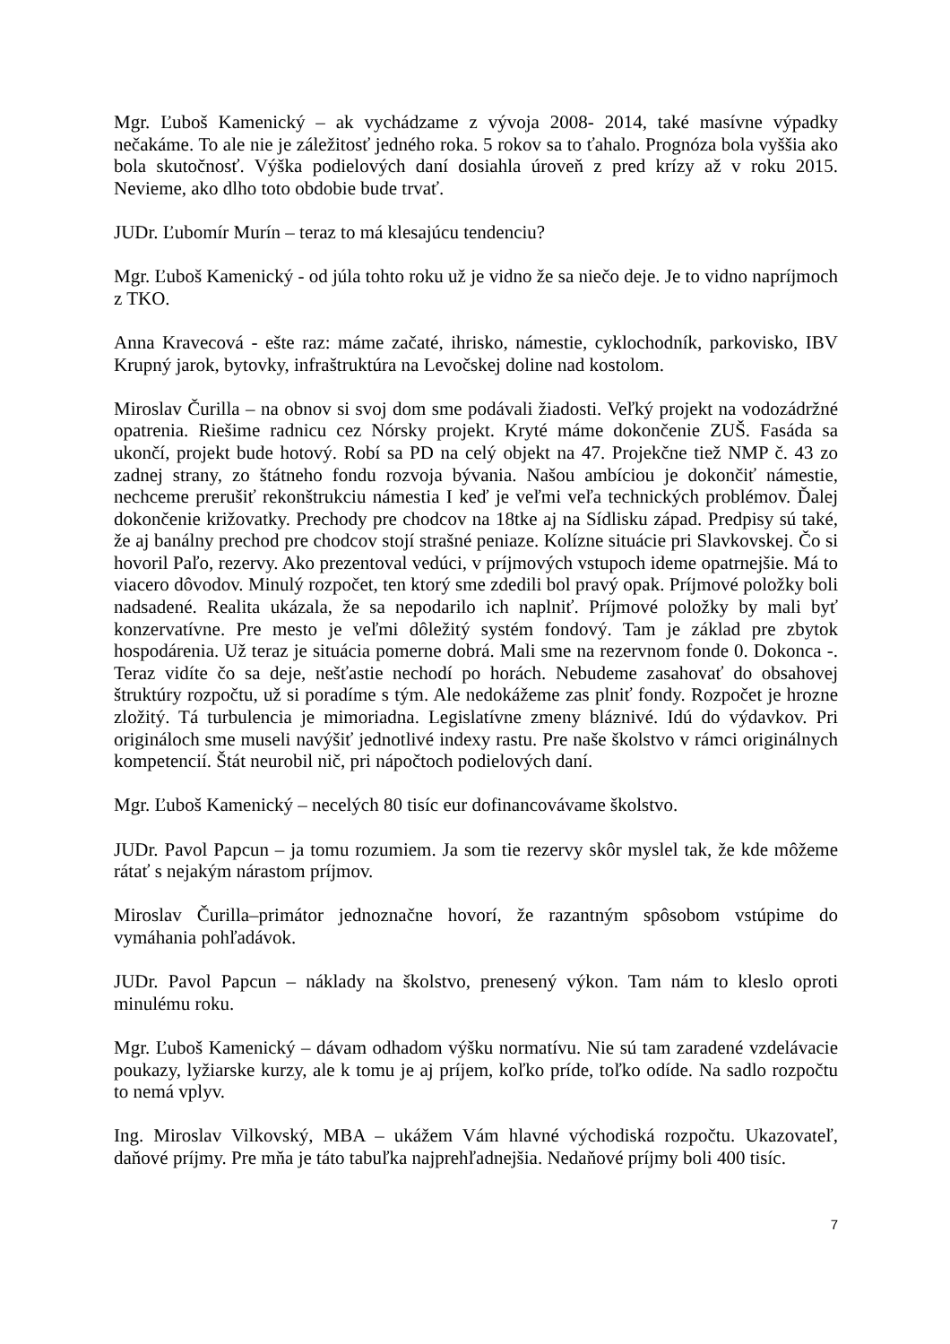Mgr. Ľuboš Kamenický – ak vychádzame z vývoja 2008- 2014, také masívne výpadky nečakáme. To ale nie je záležitosť jedného roka. 5 rokov sa to ťahalo. Prognóza bola vyššia ako bola skutočnosť. Výška podielových daní dosiahla úroveň z pred krízy až v roku 2015. Nevieme, ako dlho toto obdobie bude trvať.
JUDr. Ľubomír Murín – teraz to má klesajúcu tendenciu?
Mgr. Ľuboš Kamenický - od júla tohto roku už je vidno že sa niečo deje. Je to vidno napríjmoch z TKO.
Anna Kravecová - ešte raz: máme začaté, ihrisko, námestie, cyklochodník, parkovisko, IBV Krupný jarok, bytovky, infraštruktúra na Levočskej doline nad kostolom.
Miroslav Čurilla – na obnov si svoj dom sme podávali žiadosti. Veľký projekt na vodozádržné opatrenia. Riešime radnicu cez Nórsky projekt. Kryté máme dokončenie ZUŠ. Fasáda sa ukončí, projekt bude hotový. Robí sa PD na celý objekt na 47. Projekčne tiež NMP č. 43 zo zadnej strany, zo štátneho fondu rozvoja bývania. Našou ambíciou je dokončiť námestie, nechceme prerušiť rekonštrukciu námestia I keď je veľmi veľa technických problémov. Ďalej dokončenie križovatky. Prechody pre chodcov na 18tke aj na Sídlisku západ. Predpisy sú také, že aj banálny prechod pre chodcov stojí strašné peniaze. Kolízne situácie pri Slavkovskej. Čo si hovoril Paľo, rezervy. Ako prezentoval vedúci, v príjmových vstupoch ideme opatrnejšie. Má to viacero dôvodov. Minulý rozpočet, ten ktorý sme zdedili bol pravý opak. Príjmové položky boli nadsadené. Realita ukázala, že sa nepodarilo ich naplniť. Príjmové položky by mali byť konzervatívne. Pre mesto je veľmi dôležitý systém fondový. Tam je základ pre zbytok hospodárenia. Už teraz je situácia pomerne dobrá. Mali sme na rezervnom fonde 0. Dokonca -. Teraz vidíte čo sa deje, nešťastie nechodí po horách. Nebudeme zasahovať do obsahovej štruktúry rozpočtu, už si poradíme s tým. Ale nedokážeme zas plniť fondy. Rozpočet je hrozne zložitý. Tá turbulencia je mimoriadna. Legislatívne zmeny bláznivé. Idú do výdavkov. Pri origináloch sme museli navýšiť jednotlivé indexy rastu. Pre naše školstvo v rámci originálnych kompetencií. Štát neurobil nič, pri nápočtoch podielových daní.
Mgr. Ľuboš Kamenický – necelých 80 tisíc eur dofinancovávame školstvo.
JUDr. Pavol Papcun – ja tomu rozumiem. Ja som tie rezervy skôr myslel tak, že kde môžeme rátať s nejakým nárastom príjmov.
Miroslav Čurilla–primátor jednoznačne hovorí, že razantným spôsobom vstúpime do vymáhania pohľadávok.
JUDr. Pavol Papcun – náklady na školstvo, prenesený výkon. Tam nám to kleslo oproti minulému roku.
Mgr. Ľuboš Kamenický – dávam odhadom výšku normatívu. Nie sú tam zaradené vzdelávacie poukazy, lyžiarske kurzy, ale k tomu je aj príjem, koľko príde, toľko odíde. Na sadlo rozpočtu to nemá vplyv.
Ing. Miroslav Vilkovský, MBA – ukážem Vám hlavné východiská rozpočtu. Ukazovateľ, daňové príjmy. Pre mňa je táto tabuľka najprehľadnejšia. Nedaňové príjmy boli 400 tisíc.
7